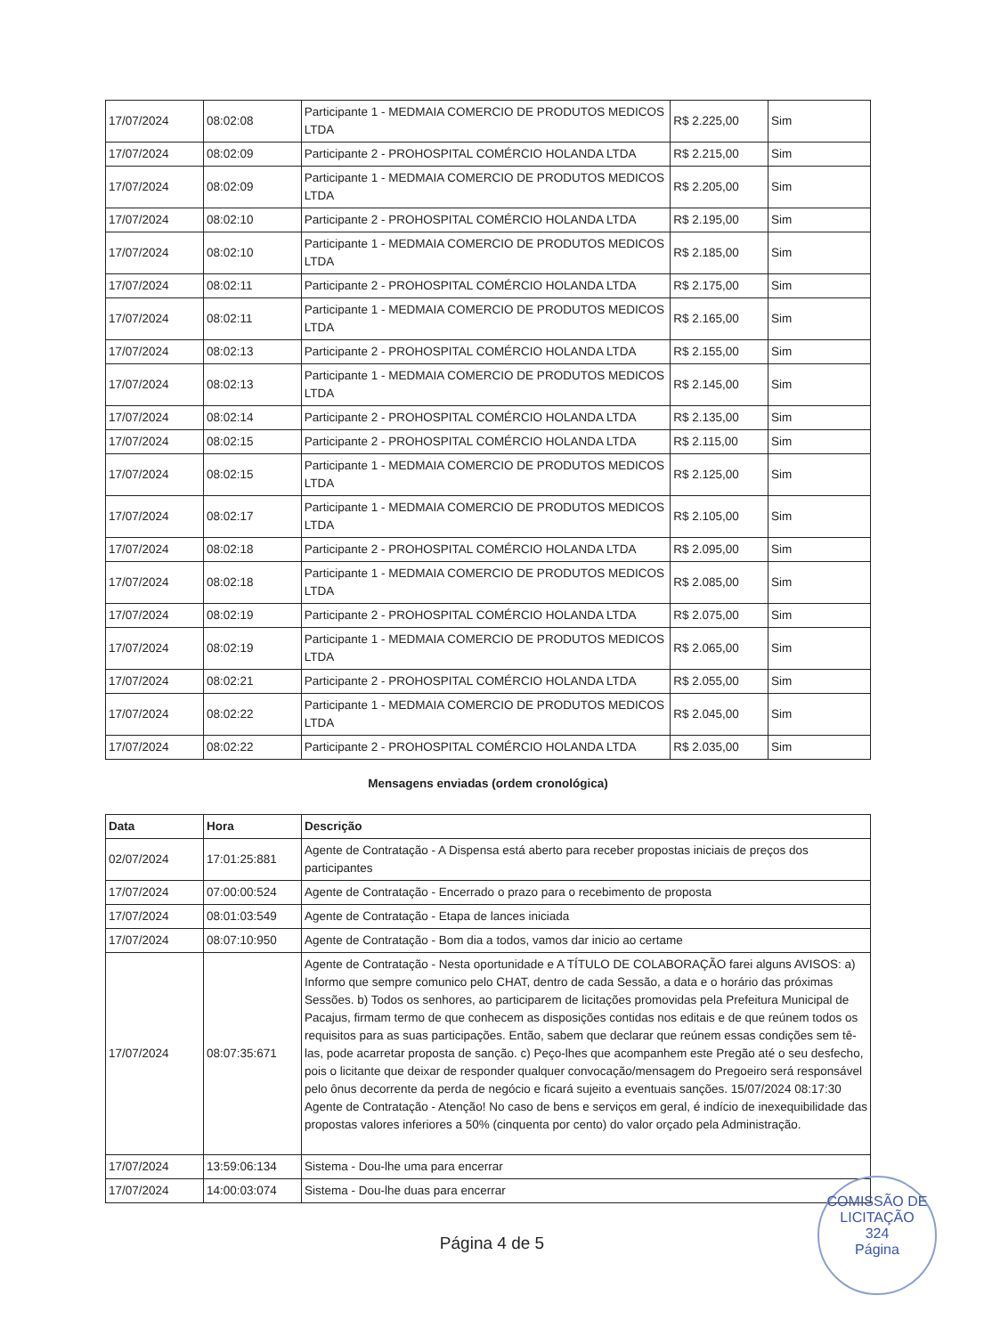| 17/07/2024 | 08:02:08 | Participante 1 - MEDMAIA COMERCIO DE PRODUTOS MEDICOS LTDA | R$ 2.225,00 | Sim |
| 17/07/2024 | 08:02:09 | Participante 2 - PROHOSPITAL COMÉRCIO HOLANDA LTDA | R$ 2.215,00 | Sim |
| 17/07/2024 | 08:02:09 | Participante 1 - MEDMAIA COMERCIO DE PRODUTOS MEDICOS LTDA | R$ 2.205,00 | Sim |
| 17/07/2024 | 08:02:10 | Participante 2 - PROHOSPITAL COMÉRCIO HOLANDA LTDA | R$ 2.195,00 | Sim |
| 17/07/2024 | 08:02:10 | Participante 1 - MEDMAIA COMERCIO DE PRODUTOS MEDICOS LTDA | R$ 2.185,00 | Sim |
| 17/07/2024 | 08:02:11 | Participante 2 - PROHOSPITAL COMÉRCIO HOLANDA LTDA | R$ 2.175,00 | Sim |
| 17/07/2024 | 08:02:11 | Participante 1 - MEDMAIA COMERCIO DE PRODUTOS MEDICOS LTDA | R$ 2.165,00 | Sim |
| 17/07/2024 | 08:02:13 | Participante 2 - PROHOSPITAL COMÉRCIO HOLANDA LTDA | R$ 2.155,00 | Sim |
| 17/07/2024 | 08:02:13 | Participante 1 - MEDMAIA COMERCIO DE PRODUTOS MEDICOS LTDA | R$ 2.145,00 | Sim |
| 17/07/2024 | 08:02:14 | Participante 2 - PROHOSPITAL COMÉRCIO HOLANDA LTDA | R$ 2.135,00 | Sim |
| 17/07/2024 | 08:02:15 | Participante 2 - PROHOSPITAL COMÉRCIO HOLANDA LTDA | R$ 2.115,00 | Sim |
| 17/07/2024 | 08:02:15 | Participante 1 - MEDMAIA COMERCIO DE PRODUTOS MEDICOS LTDA | R$ 2.125,00 | Sim |
| 17/07/2024 | 08:02:17 | Participante 1 - MEDMAIA COMERCIO DE PRODUTOS MEDICOS LTDA | R$ 2.105,00 | Sim |
| 17/07/2024 | 08:02:18 | Participante 2 - PROHOSPITAL COMÉRCIO HOLANDA LTDA | R$ 2.095,00 | Sim |
| 17/07/2024 | 08:02:18 | Participante 1 - MEDMAIA COMERCIO DE PRODUTOS MEDICOS LTDA | R$ 2.085,00 | Sim |
| 17/07/2024 | 08:02:19 | Participante 2 - PROHOSPITAL COMÉRCIO HOLANDA LTDA | R$ 2.075,00 | Sim |
| 17/07/2024 | 08:02:19 | Participante 1 - MEDMAIA COMERCIO DE PRODUTOS MEDICOS LTDA | R$ 2.065,00 | Sim |
| 17/07/2024 | 08:02:21 | Participante 2 - PROHOSPITAL COMÉRCIO HOLANDA LTDA | R$ 2.055,00 | Sim |
| 17/07/2024 | 08:02:22 | Participante 1 - MEDMAIA COMERCIO DE PRODUTOS MEDICOS LTDA | R$ 2.045,00 | Sim |
| 17/07/2024 | 08:02:22 | Participante 2 - PROHOSPITAL COMÉRCIO HOLANDA LTDA | R$ 2.035,00 | Sim |
Mensagens enviadas (ordem cronológica)
| Data | Hora | Descrição |
| --- | --- | --- |
| 02/07/2024 | 17:01:25:881 | Agente de Contratação - A Dispensa está aberto para receber propostas iniciais de preços dos participantes |
| 17/07/2024 | 07:00:00:524 | Agente de Contratação - Encerrado o prazo para o recebimento de proposta |
| 17/07/2024 | 08:01:03:549 | Agente de Contratação - Etapa de lances iniciada |
| 17/07/2024 | 08:07:10:950 | Agente de Contratação - Bom dia a todos, vamos dar inicio ao certame |
| 17/07/2024 | 08:07:35:671 | Agente de Contratação - Nesta oportunidade e A TÍTULO DE COLABORAÇÃO farei alguns AVISOS: a) Informo que sempre comunico pelo CHAT, dentro de cada Sessão, a data e o horário das próximas Sessões. b) Todos os senhores, ao participarem de licitações promovidas pela Prefeitura Municipal de Pacajus, firmam termo de que conhecem as disposições contidas nos editais e de que reúnem todos os requisitos para as suas participações. Então, sabem que declarar que reúnem essas condições sem tê-las, pode acarretar proposta de sanção. c) Peço-lhes que acompanhem este Pregão até o seu desfecho, pois o licitante que deixar de responder qualquer convocação/mensagem do Pregoeiro será responsável pelo ônus decorrente da perda de negócio e ficará sujeito a eventuais sanções. 15/07/2024 08:17:30 Agente de Contratação - Atenção! No caso de bens e serviços em geral, é indício de inexequibilidade das propostas valores inferiores a 50% (cinquenta por cento) do valor orçado pela Administração. |
| 17/07/2024 | 13:59:06:134 | Sistema - Dou-lhe uma para encerrar |
| 17/07/2024 | 14:00:03:074 | Sistema - Dou-lhe duas para encerrar |
Página 4 de 5
COMISSÃO DE LICITAÇÃO
324
Página